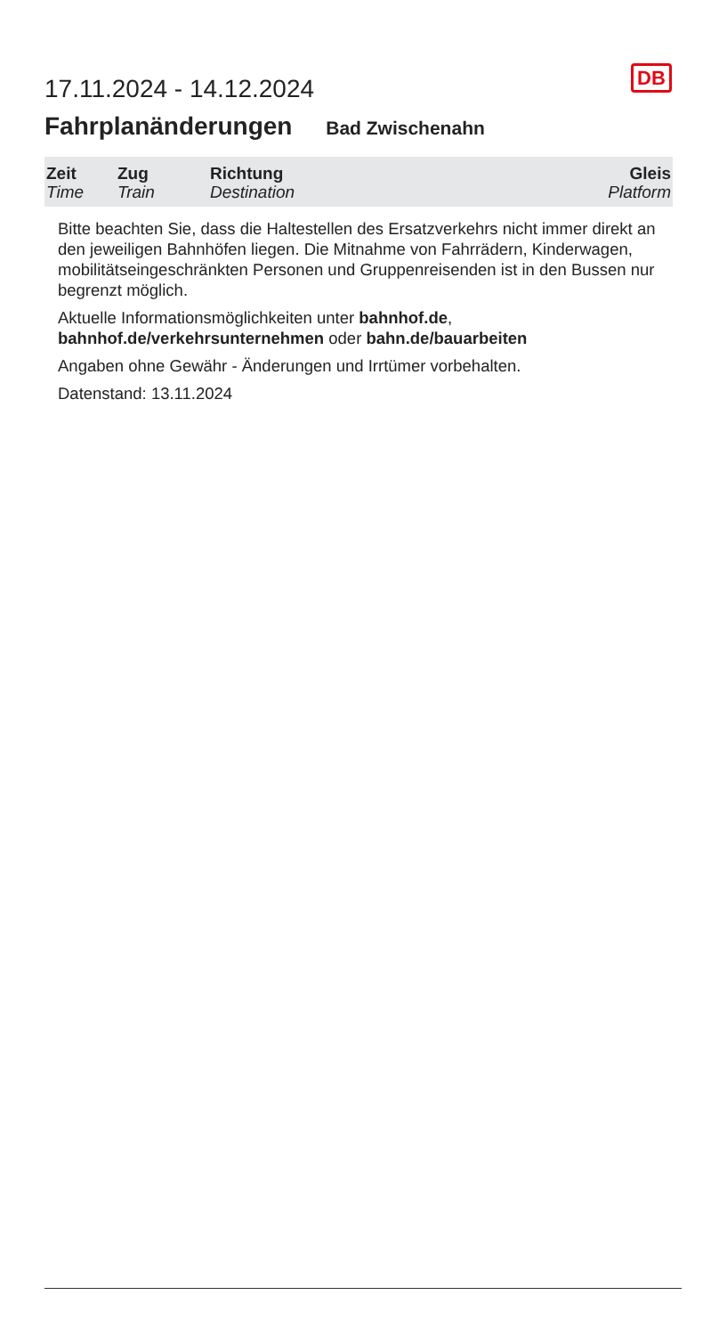DB
17.11.2024 - 14.12.2024
Fahrplanänderungen Bad Zwischenahn
| Zeit Time | Zug Train | Richtung Destination | Gleis Platform |
| --- | --- | --- | --- |
Bitte beachten Sie, dass die Haltestellen des Ersatzverkehrs nicht immer direkt an den jeweiligen Bahnhöfen liegen. Die Mitnahme von Fahrrädern, Kinderwagen, mobilitätseingeschränkten Personen und Gruppenreisenden ist in den Bussen nur begrenzt möglich.
Aktuelle Informationsmöglichkeiten unter bahnhof.de, bahnhof.de/verkehrsunternehmen oder bahn.de/bauarbeiten
Angaben ohne Gewähr - Änderungen und Irrtümer vorbehalten.
Datenstand: 13.11.2024